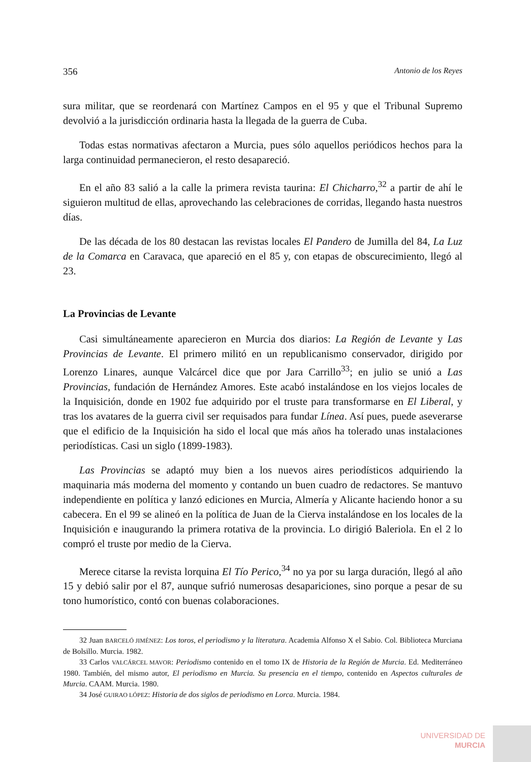356 Antonio de los Reyes
sura militar, que se reordenará con Martínez Campos en el 95 y que el Tribunal Supremo devolvió a la jurisdicción ordinaria hasta la llegada de la guerra de Cuba.
Todas estas normativas afectaron a Murcia, pues sólo aquellos periódicos hechos para la larga continuidad permanecieron, el resto desapareció.
En el año 83 salió a la calle la primera revista taurina: El Chicharro,<sup>32</sup> a partir de ahí le siguieron multitud de ellas, aprovechando las celebraciones de corridas, llegando hasta nuestros días.
De las década de los 80 destacan las revistas locales El Pandero de Jumilla del 84, La Luz de la Comarca en Caravaca, que apareció en el 85 y, con etapas de obscurecimiento, llegó al 23.
La Provincias de Levante
Casi simultáneamente aparecieron en Murcia dos diarios: La Región de Levante y Las Provincias de Levante. El primero militó en un republicanismo conservador, dirigido por Lorenzo Linares, aunque Valcárcel dice que por Jara Carrillo<sup>33</sup>; en julio se unió a Las Provincias, fundación de Hernández Amores. Este acabó instalándose en los viejos locales de la Inquisición, donde en 1902 fue adquirido por el truste para transformarse en El Liberal, y tras los avatares de la guerra civil ser requisados para fundar Línea. Así pues, puede aseverarse que el edificio de la Inquisición ha sido el local que más años ha tolerado unas instalaciones periodísticas. Casi un siglo (1899-1983).
Las Provincias se adaptó muy bien a los nuevos aires periodísticos adquiriendo la maquinaria más moderna del momento y contando un buen cuadro de redactores. Se mantuvo independiente en política y lanzó ediciones en Murcia, Almería y Alicante haciendo honor a su cabecera. En el 99 se alineó en la política de Juan de la Cierva instalándose en los locales de la Inquisición e inaugurando la primera rotativa de la provincia. Lo dirigió Baleriola. En el 2 lo compró el truste por medio de la Cierva.
Merece citarse la revista lorquina El Tío Perico,<sup>34</sup> no ya por su larga duración, llegó al año 15 y debió salir por el 87, aunque sufrió numerosas desapariciones, sino porque a pesar de su tono humorístico, contó con buenas colaboraciones.
32 Juan BARCELÓ JIMÉNEZ: Los toros, el periodismo y la literatura. Academia Alfonso X el Sabio. Col. Biblioteca Murciana de Bolsillo. Murcia. 1982.
33 Carlos VALCÁRCEL MAVOR: Periodismo contenido en el tomo IX de Historia de la Región de Murcia. Ed. Mediterráneo 1980. También, del mismo autor, El periodismo en Murcia. Su presencia en el tiempo, contenido en Aspectos culturales de Murcia. CAAM. Murcia. 1980.
34 José GUIRAO LÓPEZ: Historia de dos siglos de periodismo en Lorca. Murcia. 1984.
UNIVERSIDAD DE
MURCIA